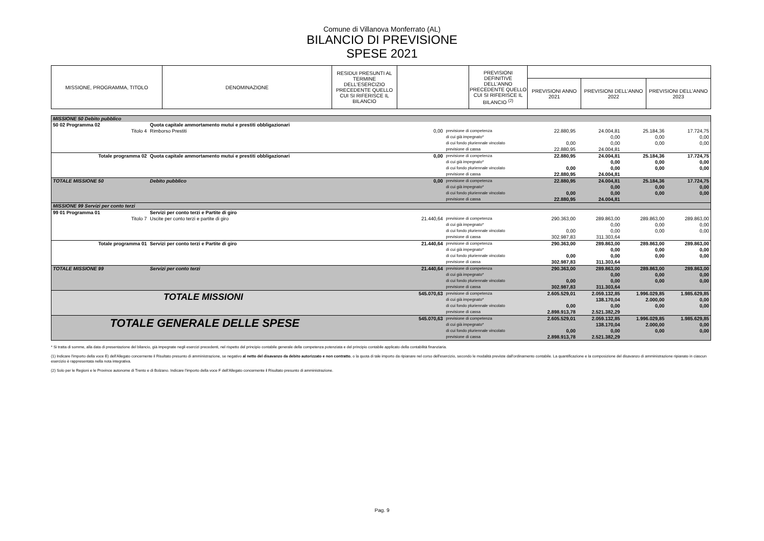Comune di Villanova Monferrato (AL)
BILANCIO DI PREVISIONE
SPESE 2021
| MISSIONE, PROGRAMMA, TITOLO | DENOMINAZIONE | RESIDUI PRESUNTI AL TERMINE DELL'ESERCIZIO PRECEDENTE QUELLO CUI SI RIFERISCE IL BILANCIO | | PREVISIONI DEFINITIVE DELL'ANNO PRECEDENTE QUELLO CUI SI RIFERISCE IL BILANCIO <sup>(2)</sup> | | | |
| | | | | | PREVISIONI ANNO 2021 | PREVISIONI DELL’ANNO 2022 | PREVISIONI DELL’ANNO 2023 |
| MISSIONE 50 Debito pubblico | | | | | | | |
| 50 02 Programma 02 | Quota capitale ammortamento mutui e prestiti obbligazionari | | | | | | |
| Titolo 4 | Rimborso Prestiti | 0,00 | previsione di competenza di cui già impegnato* di cui fondo pluriennale vincolato previsione di cassa | 22.880,95 0,00 22.880,95 | 24.004,81 0,00 0,00 24.004,81 | 25.184,36 0,00 0,00 | 17.724,75 0,00 0,00 |
| Totale programma 02 | Quota capitale ammortamento mutui e prestiti obbligazionari | 0,00 | previsione di competenza di cui già impegnato* di cui fondo pluriennale vincolato previsione di cassa | 22.880,95 0,00 22.880,95 | 24.004,81 0,00 0,00 24.004,81 | 25.184,36 0,00 0,00 | 17.724,75 0,00 0,00 |
| TOTALE MISSIONE 50 | Debito pubblico | 0,00 | previsione di competenza di cui già impegnato* di cui fondo pluriennale vincolato previsione di cassa | 22.880,95 0,00 22.880,95 | 24.004,81 0,00 0,00 24.004,81 | 25.184,36 0,00 0,00 | 17.724,75 0,00 0,00 |
| MISSIONE 99 Servizi per conto terzi | | | | | | | |
| 99 01 Programma 01 | Servizi per conto terzi e Partite di giro | | | | | | |
| Titolo 7 | Uscite per conto terzi e partite di giro | 21.440,64 | previsione di competenza di cui già impegnato* di cui fondo pluriennale vincolato previsione di cassa | 290.363,00 0,00 302.987,83 | 289.863,00 0,00 0,00 311.303,64 | 289.863,00 0,00 0,00 | 289.863,00 0,00 0,00 |
| Totale programma 01 | Servizi per conto terzi e Partite di giro | 21.440,64 | previsione di competenza di cui già impegnato* di cui fondo pluriennale vincolato previsione di cassa | 290.363,00 0,00 302.987,83 | 289.863,00 0,00 0,00 311.303,64 | 289.863,00 0,00 0,00 | 289.863,00 0,00 0,00 |
| TOTALE MISSIONE 99 | Servizi per conto terzi | 21.440,64 | previsione di competenza di cui già impegnato* di cui fondo pluriennale vincolato previsione di cassa | 290.363,00 0,00 302.987,83 | 289.863,00 0,00 0,00 311.303,64 | 289.863,00 0,00 0,00 | 289.863,00 0,00 0,00 |
| TOTALE MISSIONI | | 545.070,63 | previsione di competenza di cui già impegnato* di cui fondo pluriennale vincolato previsione di cassa | 2.605.529,01 0,00 2.898.913,78 | 2.059.132,85 138.170,04 0,00 2.521.382,29 | 1.996.029,85 2.000,00 0,00 | 1.985.629,85 0,00 0,00 |
| TOTALE GENERALE DELLE SPESE | | 545.070,63 | previsione di competenza di cui già impegnato* di cui fondo pluriennale vincolato previsione di cassa | 2.605.529,01 0,00 2.898.913,78 | 2.059.132,85 138.170,04 0,00 2.521.382,29 | 1.996.029,85 2.000,00 0,00 | 1.985.629,85 0,00 0,00 |
* Si tratta di somme, alla data di presentazione del bilancio, già impegnate negli esercizi precedenti, nel rispetto del principio contabile generale della competenza potenziata e del principio contabile applicato della contabilità finanziaria.
(1) Indicare l'importo della voce E) dell'Allegato concernente il Risultato presunto di amministrazione, se negativo al netto del disavanzo da debito autorizzato e non contratto, o la quota di tale importo da ripianare nel corso dell'esercizio, secondo le modalità previste dall'ordinamento contabile. La quantificazione e la composizione del disavanzo di amministrazione ripianato in ciascun esercizio è rappresentata nella nota integrativa.
(2) Solo per le Regioni e le Province autonome di Trento e di Bolzano. Indicare l'importo della voce F dell'Allegato concernente il Risultato presunto di amministrazione.
Pag. 9